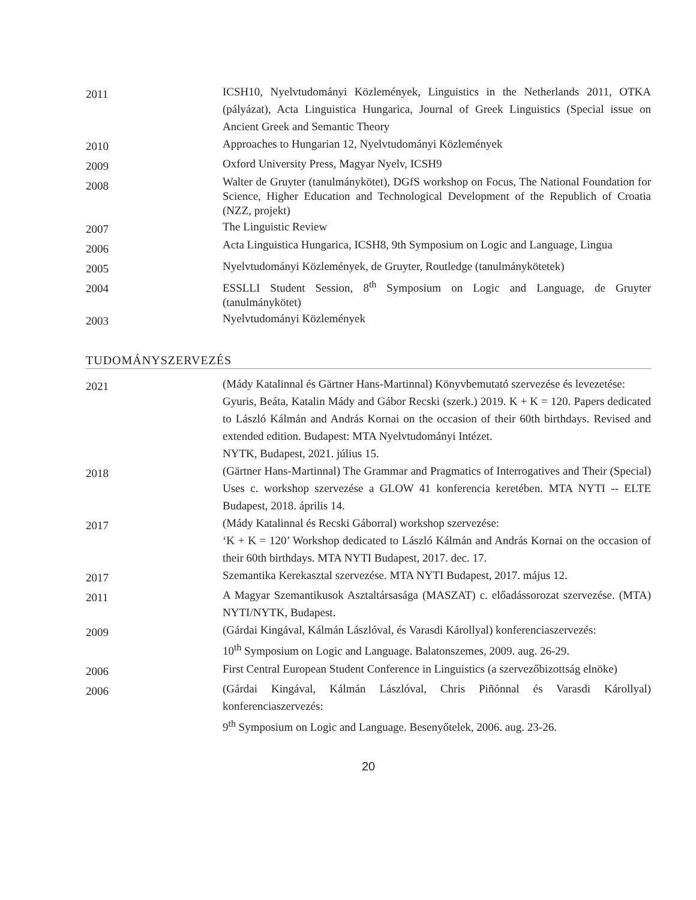2011
ICSH10, Nyelvtudományi Közlemények, Linguistics in the Netherlands 2011, OTKA (pályázat), Acta Linguistica Hungarica, Journal of Greek Linguistics (Special issue on Ancient Greek and Semantic Theory
2010
Approaches to Hungarian 12, Nyelvtudományi Közlemények
2009
Oxford University Press, Magyar Nyelv, ICSH9
2008
Walter de Gruyter (tanulmánykötet), DGfS workshop on Focus, The National Foundation for Science, Higher Education and Technological Development of the Republich of Croatia (NZZ, projekt)
2007
The Linguistic Review
2006
Acta Linguistica Hungarica, ICSH8, 9th Symposium on Logic and Language, Lingua
2005
Nyelvtudományi Közlemények, de Gruyter, Routledge (tanulmánykötetek)
2004
ESSLLI Student Session, 8<sup>th</sup> Symposium on Logic and Language, de Gruyter (tanulmánykötet)
2003
Nyelvtudományi Közlemények
TUDOMÁNYSZERVEZÉS
2021
(Mády Katalinnal és Gärtner Hans-Martinnal) Könyvbemutató szervezése és levezetése:
Gyuris, Beáta, Katalin Mády and Gábor Recski (szerk.) 2019. K + K = 120. Papers dedicated to László Kálmán and András Kornai on the occasion of their 60th birthdays. Revised and extended edition. Budapest: MTA Nyelvtudományi Intézet.
NYTK, Budapest, 2021. július 15.
2018
(Gärtner Hans-Martinnal) The Grammar and Pragmatics of Interrogatives and Their (Special) Uses c. workshop szervezése a GLOW 41 konferencia keretében. MTA NYTI -- ELTE Budapest, 2018. április 14.
2017
(Mády Katalinnal és Recski Gáborral) workshop szervezése:
‘K + K = 120’ Workshop dedicated to László Kálmán and András Kornai on the occasion of their 60th birthdays. MTA NYTI Budapest, 2017. dec. 17.
2017
Szemantika Kerekasztal szervezése. MTA NYTI Budapest, 2017. május 12.
2011
A Magyar Szemantikusok Asztaltársasága (MASZAT) c. előadássorozat szervezése. (MTA) NYTI/NYTK, Budapest.
2009
(Gárdai Kingával, Kálmán Lászlóval, és Varasdi Károllyal) konferenciaszervezés:
10<sup>th</sup> Symposium on Logic and Language. Balatonszemes, 2009. aug. 26-29.
2006
First Central European Student Conference in Linguistics (a szervezőbizottság elnöke)
2006
(Gárdai Kingával, Kálmán Lászlóval, Chris Piñónnal és Varasdi Károllyal) konferenciaszervezés:
9<sup>th</sup> Symposium on Logic and Language. Besenyőtelek, 2006. aug. 23-26.
20